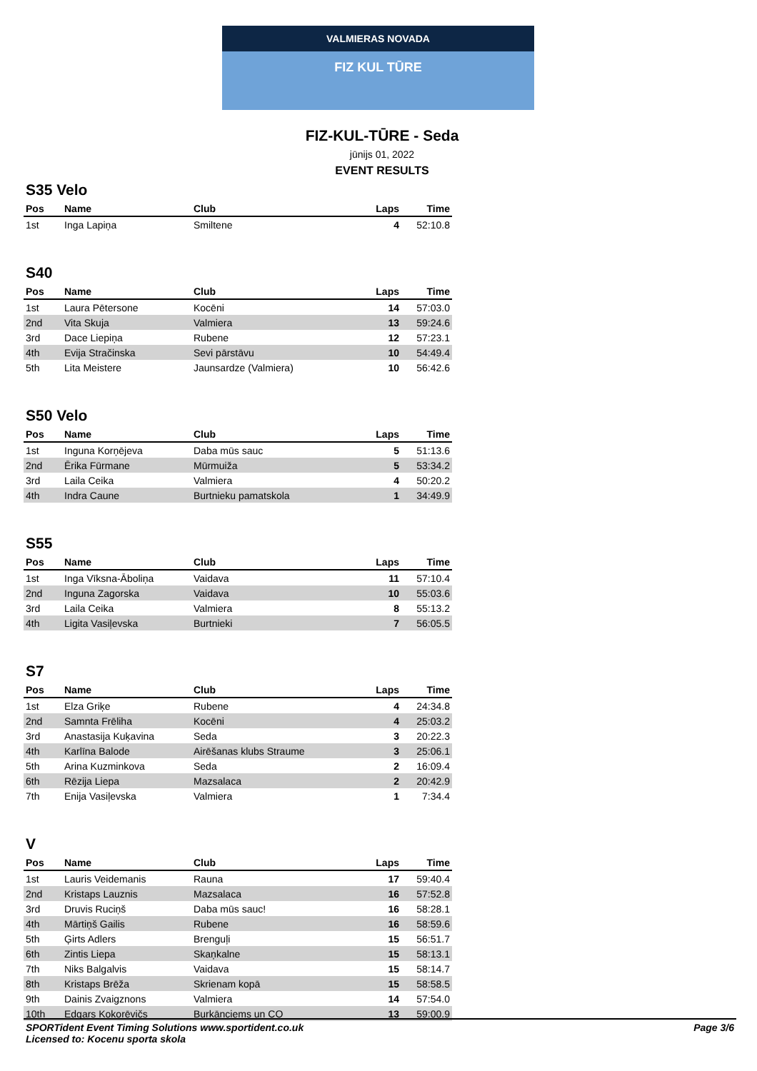VALMIERAS NOVADA
FIZ KUL TŪRE
FIZ-KUL-TŪRE - Seda
jūnijs 01, 2022
EVENT RESULTS
S35 Velo
| Pos | Name | Club | Laps | Time |
| --- | --- | --- | --- | --- |
| 1st | Inga Lapiņa | Smiltene | 4 | 52:10.8 |
S40
| Pos | Name | Club | Laps | Time |
| --- | --- | --- | --- | --- |
| 1st | Laura Pētersone | Kocēni | 14 | 57:03.0 |
| 2nd | Vita Skuja | Valmiera | 13 | 59:24.6 |
| 3rd | Dace Liepiņa | Rubene | 12 | 57:23.1 |
| 4th | Evija Stračinska | Sevi pārstāvu | 10 | 54:49.4 |
| 5th | Lita Meistere | Jaunsardze (Valmiera) | 10 | 56:42.6 |
S50 Velo
| Pos | Name | Club | Laps | Time |
| --- | --- | --- | --- | --- |
| 1st | Inguna Korņējeva | Daba mūs sauc | 5 | 51:13.6 |
| 2nd | Ērika Fūrmane | Mūrmuiža | 5 | 53:34.2 |
| 3rd | Laila Ceika | Valmiera | 4 | 50:20.2 |
| 4th | Indra Caune | Burtnieku pamatskola | 1 | 34:49.9 |
S55
| Pos | Name | Club | Laps | Time |
| --- | --- | --- | --- | --- |
| 1st | Inga Vīksna-Āboliņa | Vaidava | 11 | 57:10.4 |
| 2nd | Inguna Zagorska | Vaidava | 10 | 55:03.6 |
| 3rd | Laila Ceika | Valmiera | 8 | 55:13.2 |
| 4th | Ligita Vasiļevska | Burtnieki | 7 | 56:05.5 |
S7
| Pos | Name | Club | Laps | Time |
| --- | --- | --- | --- | --- |
| 1st | Elza Griķe | Rubene | 4 | 24:34.8 |
| 2nd | Samnta Frēliha | Kocēni | 4 | 25:03.2 |
| 3rd | Anastasija Kuķavina | Seda | 3 | 20:22.3 |
| 4th | Karlīna Balode | Airēšanas klubs Straume | 3 | 25:06.1 |
| 5th | Arina Kuzminkova | Seda | 2 | 16:09.4 |
| 6th | Rēzija Liepa | Mazsalaca | 2 | 20:42.9 |
| 7th | Enija Vasiļevska | Valmiera | 1 | 7:34.4 |
V
| Pos | Name | Club | Laps | Time |
| --- | --- | --- | --- | --- |
| 1st | Lauris Veidemanis | Rauna | 17 | 59:40.4 |
| 2nd | Kristaps Lauznis | Mazsalaca | 16 | 57:52.8 |
| 3rd | Druvis Ruciņš | Daba mūs sauc! | 16 | 58:28.1 |
| 4th | Mārtiņš Gailis | Rubene | 16 | 58:59.6 |
| 5th | Ģirts Adlers | Brenguļi | 15 | 56:51.7 |
| 6th | Zintis Liepa | Skaņkalne | 15 | 58:13.1 |
| 7th | Niks Balgalvis | Vaidava | 15 | 58:14.7 |
| 8th | Kristaps Brēža | Skrienam kopā | 15 | 58:58.5 |
| 9th | Dainis Zvaigznons | Valmiera | 14 | 57:54.0 |
| 10th | Edgars Kokorēvičs | Burkānciems un CO | 13 | 59:00.9 |
SPORTident Event Timing Solutions www.sportident.co.uk
Licensed to: Kocenu sporta skola
Page 3/6